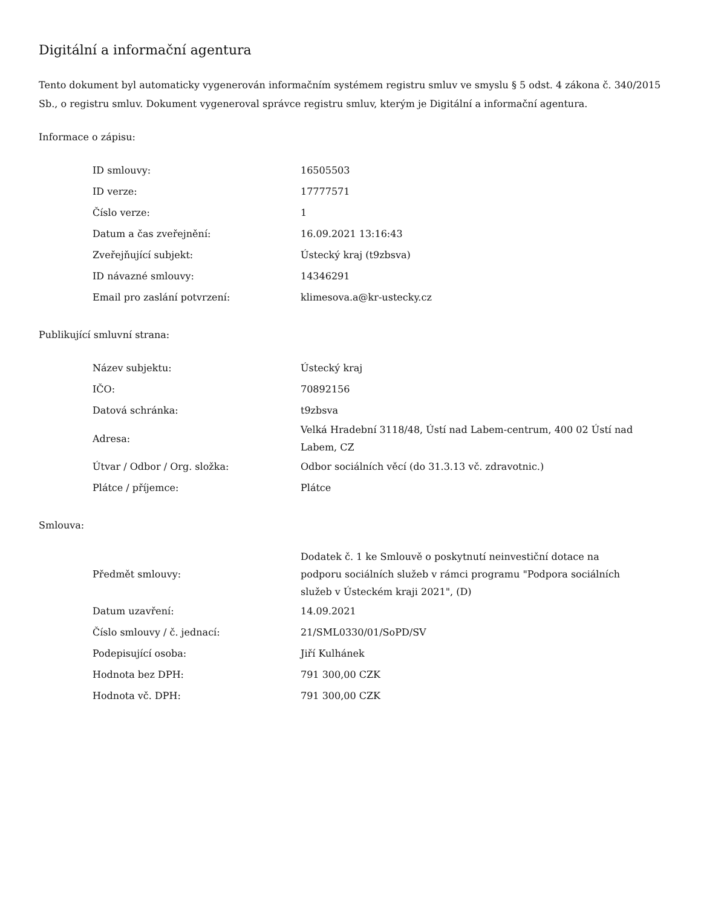Digitální a informační agentura
Tento dokument byl automaticky vygenerován informačním systémem registru smluv ve smyslu § 5 odst. 4 zákona č. 340/2015 Sb., o registru smluv. Dokument vygeneroval správce registru smluv, kterým je Digitální a informační agentura.
Informace o zápisu:
| ID smlouvy: | 16505503 |
| ID verze: | 17777571 |
| Číslo verze: | 1 |
| Datum a čas zveřejnění: | 16.09.2021 13:16:43 |
| Zveřejňující subjekt: | Ústecký kraj (t9zbsva) |
| ID návazné smlouvy: | 14346291 |
| Email pro zaslání potvrzení: | klimesova.a@kr-ustecky.cz |
Publikující smluvní strana:
| Název subjektu: | Ústecký kraj |
| IČO: | 70892156 |
| Datová schránka: | t9zbsva |
| Adresa: | Velká Hradební 3118/48, Ústí nad Labem-centrum, 400 02 Ústí nad Labem, CZ |
| Útvar / Odbor / Org. složka: | Odbor sociálních věcí (do 31.3.13 vč. zdravotnic.) |
| Plátce / příjemce: | Plátce |
Smlouva:
| Předmět smlouvy: | Dodatek č. 1 ke Smlouvě o poskytnutí neinvestiční dotace na podporu sociálních služeb v rámci programu "Podpora sociálních služeb v Ústeckém kraji 2021", (D) |
| Datum uzavření: | 14.09.2021 |
| Číslo smlouvy / č. jednací: | 21/SML0330/01/SoPD/SV |
| Podepisující osoba: | Jiří Kulhánek |
| Hodnota bez DPH: | 791 300,00 CZK |
| Hodnota vč. DPH: | 791 300,00 CZK |